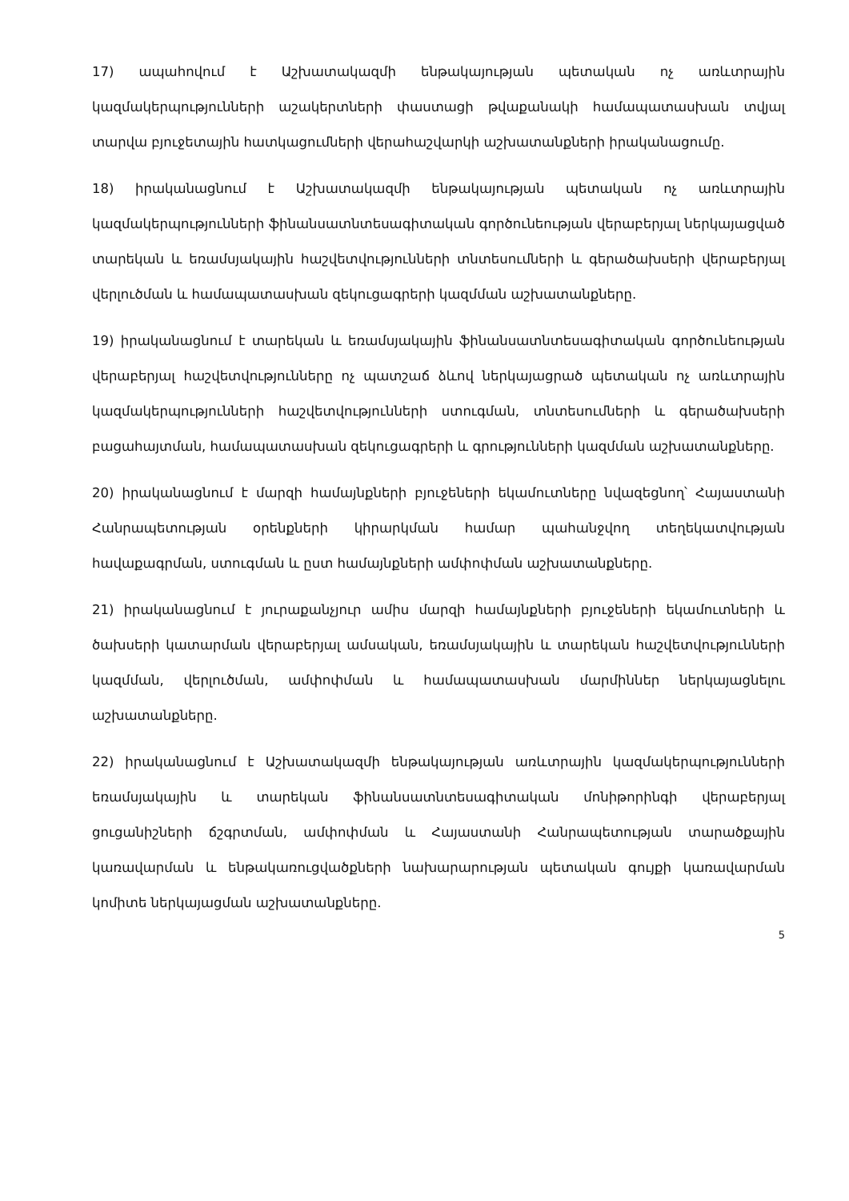17) ապահովում է Աշխատակազմի ենթակայության պետական ոչ առևտրային կազմակերպությունների աշակերտների փաստացի թվաքանակի համապատասխան տվյալ տարվա բյուջետային հատկացումների վերահաշվարկի աշխատանքների իրականացումը.
18) իրականացնում է Աշխատակազմի ենթակայության պետական ոչ առևտրային կազմակերպությունների ֆինանսատնտեսագիտական գործունեության վերաբերյալ ներկայացված տարեկան և եռամսյակային հաշվետվությունների տնտեսումների և գերածախսերի վերաբերյալ վերլուծման և համապատասխան զեկուցագրերի կազմման աշխատանքները.
19) իրականացնում է տարեկան և եռամսյակային ֆինանսատնտեսագիտական գործունեության վերաբերյալ հաշվետվությունները ոչ պատշաճ ձևով ներկայացրած պետական ոչ առևտրային կազմակերպությունների հաշվետվությունների ստուգման, տնտեսումների և գերածախսերի բացահայտման, համապատասխան զեկուցագրերի և գրությունների կազմման աշխատանքները.
20) իրականացնում է մարզի համայնքների բյուջեների եկամուտները նվազեցնող՝ Հայաստանի Հանրապետության օրենքների կիրարկման համար պահանջվող տեղեկատվության հավաքագրման, ստուգման և ըստ համայնքների ամփոփման աշխատանքները.
21) իրականացնում է յուրաքանչյուր ամիս մարզի համայնքների բյուջեների եկամուտների և ծախսերի կատարման վերաբերյալ ամսական, եռամսյակային և տարեկան հաշվետվությունների կազմման, վերլուծման, ամփոփման և համապատասխան մարմիններ ներկայացնելու աշխատանքները.
22) իրականացնում է Աշխատակազմի ենթակայության առևտրային կազմակերպությունների եռամսյակային և տարեկան ֆինանսատնտեսագիտական մոնիթորինգի վերաբերյալ ցուցանիշների ճշգրտման, ամփոփման և Հայաստանի Հանրապետության տարածքային կառավարման և ենթակառուցվածքների նախարարության պետական գույքի կառավարման կոմիտե ներկայացման աշխատանքները.
5